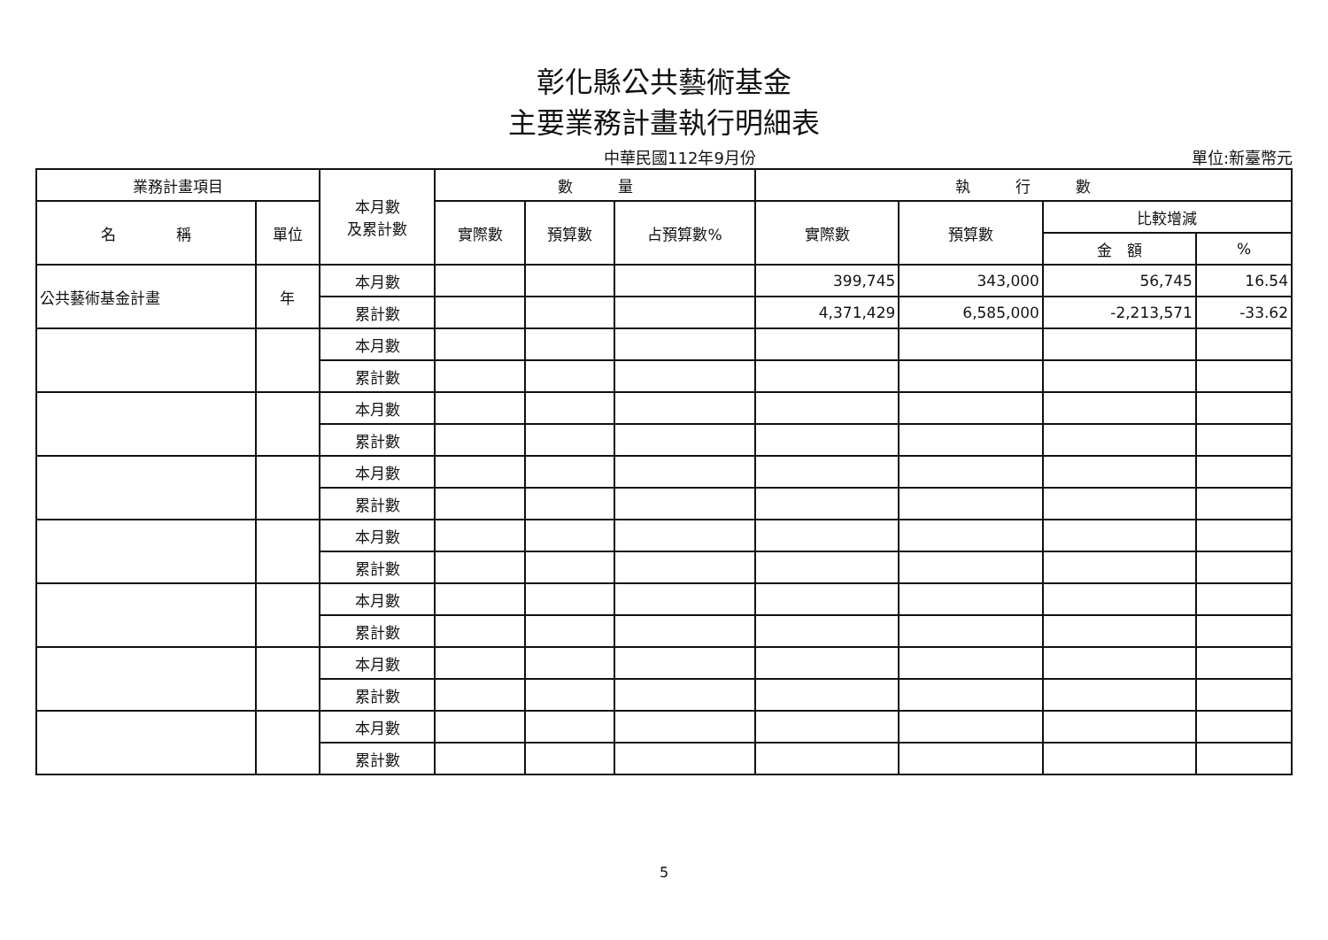彰化縣公共藝術基金
主要業務計畫執行明細表
中華民國112年9月份 單位:新臺幣元
| 業務計畫項目 | | 本月數 及累計數 | 數 量 | | | 執 行 數 | | | |
| --- | --- | --- | --- | --- | --- | --- | --- | --- | --- |
| 名 稱 | 單位 | | 實際數 | 預算數 | 占預算數% | 實際數 | 預算數 | 比較增減 | |
| | | | | | | | | 金 額 | % |
| 公共藝術基金計畫 | 年 | 本月數 | | | | 399,745 | 343,000 | 56,745 | 16.54 |
| | | 累計數 | | | | 4,371,429 | 6,585,000 | -2,213,571 | -33.62 |
| | | 本月數 | | | | | | | |
| | | 累計數 | | | | | | | |
| | | 本月數 | | | | | | | |
| | | 累計數 | | | | | | | |
| | | 本月數 | | | | | | | |
| | | 累計數 | | | | | | | |
| | | 本月數 | | | | | | | |
| | | 累計數 | | | | | | | |
| | | 本月數 | | | | | | | |
| | | 累計數 | | | | | | | |
| | | 本月數 | | | | | | | |
| | | 累計數 | | | | | | | |
| | | 本月數 | | | | | | | |
| | | 累計數 | | | | | | | |
5